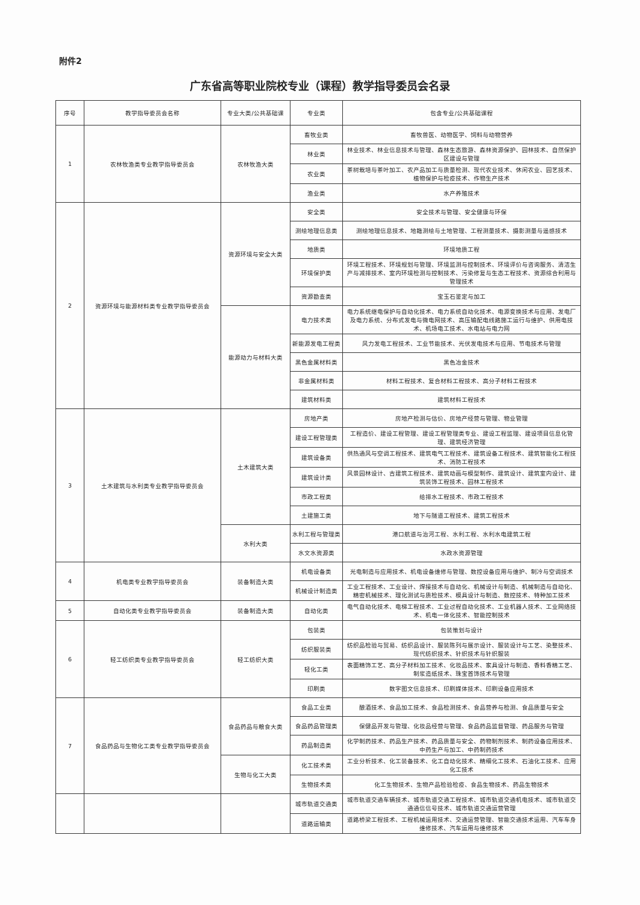附件2
广东省高等职业院校专业（课程）教学指导委员会名录
| 序号 | 教学指导委员会名称 | 专业大类/公共基础课 | 专业类 | 包含专业/公共基础课程 |
| --- | --- | --- | --- | --- |
| 1 | 农林牧渔类专业教学指导委员会 | 农林牧渔大类 | 畜牧业类 | 畜牧兽医、动物医学、饲料与动物营养 |
| | | | 林业类 | 林业技术、林业信息技术与管理、森林生态旅游、森林资源保护、园林技术、自然保护区建设与管理 |
| | | | 农业类 | 茶树栽培与茶叶加工、农产品加工与质量检测、现代农业技术、休闲农业、园艺技术、植物保护与检疫技术、作物生产技术 |
| | | | 渔业类 | 水产养殖技术 |
| 2 | 资源环境与能源材料类专业教学指导委员会 | 资源环境与安全大类 | 安全类 | 安全技术与管理、安全健康与环保 |
| | | | 测绘地理信息类 | 测绘地理信息技术、地籍测绘与土地管理、工程测量技术、摄影测量与遥感技术 |
| | | | 地质类 | 环境地质工程 |
| | | | 环境保护类 | 环境工程技术、环境规划与管理、环境监测与控制技术、环境评价与咨询服务、清洁生产与减排技术、室内环境检测与控制技术、污染修复与生态工程技术、资源综合利用与管理技术 |
| | | | 资源勘查类 | 宝玉石鉴定与加工 |
| | | 能源动力与材料大类 | 电力技术类 | 电力系统继电保护与自动化技术、电力系统自动化技术、电源变换技术与应用、发电厂及电力系统、分布式发电与微电网技术、高压输配电线路施工运行与维护、供用电技术、机场电工技术、水电站与电力网 |
| | | | 新能源发电工程类 | 风力发电工程技术、工业节能技术、光伏发电技术与应用、节电技术与管理 |
| | | | 黑色金属材料类 | 黑色冶金技术 |
| | | | 非金属材料类 | 材料工程技术、复合材料工程技术、高分子材料工程技术 |
| | | | 建筑材料类 | 建筑材料工程技术 |
| 3 | 土木建筑与水利类专业教学指导委员会 | 土木建筑大类 | 房地产类 | 房地产检测与估价、房地产经营与管理、物业管理 |
| | | | 建设工程管理类 | 工程造价、建设工程管理、建设工程管理类专业、建设工程监理、建设项目信息化管理、建筑经济管理 |
| | | | 建筑设备类 | 供热通风与空调工程技术、建筑电气工程技术、建筑设备工程技术、建筑智能化工程技术、消防工程技术 |
| | | | 建筑设计类 | 风景园林设计、古建筑工程技术、建筑动画与模型制作、建筑设计、建筑室内设计、建筑装饰工程技术、园林工程技术 |
| | | | 市政工程类 | 给排水工程技术、市政工程技术 |
| | | | 土建施工类 | 地下与隧道工程技术、建筑工程技术 |
| | | 水利大类 | 水利工程与管理类 | 港口航道与治河工程、水利工程、水利水电建筑工程 |
| | | | 水文水资源类 | 水政水资源管理 |
| 4 | 机电类专业教学指导委员会 | 装备制造大类 | 机电设备类 | 光电制造与应用技术、机电设备维修与管理、数控设备应用与维护、制冷与空调技术 |
| | | | 机械设计制造类 | 工业工程技术、工业设计、焊接技术与自动化、机械设计与制造、机械制造与自动化、精密机械技术、理化测试与质检技术、模具设计与制造、数控技术、特种加工技术 |
| 5 | 自动化类专业教学指导委员会 | 装备制造大类 | 自动化类 | 电气自动化技术、电梯工程技术、工业过程自动化技术、工业机器人技术、工业网络技术、机电一体化技术、智能控制技术 |
| 6 | 轻工纺织类专业教学指导委员会 | 轻工纺织大类 | 包装类 | 包装策划与设计 |
| | | | 纺织服装类 | 纺织品检验与贸易、纺织品设计、服装陈列与展示设计、服装设计与工艺、染整技术、现代纺织技术、针织技术与针织服装 |
| | | | 轻化工类 | 表面精饰工艺、高分子材料加工技术、化妆品技术、家具设计与制造、香料香精工艺、制浆造纸技术、珠宝首饰技术与管理 |
| | | | 印刷类 | 数字图文信息技术、印刷媒体技术、印刷设备应用技术 |
| 7 | 食品药品与生物化工类专业教学指导委员会 | 食品药品与粮食大类 | 食品工业类 | 酿酒技术、食品加工技术、食品检测技术、食品营养与检测、食品质量与安全 |
| | | | 食品药品管理类 | 保健品开发与管理、化妆品经营与管理、食品药品监督管理、药品服务与管理 |
| | | | 药品制造类 | 化学制药技术、药品生产技术、药品质量与安全、药物制剂技术、制药设备应用技术、中药生产与加工、中药制药技术 |
| | | 生物与化工大类 | 化工技术类 | 工业分析技术、化工装备技术、化工自动化技术、精细化工技术、石油化工技术、应用化工技术 |
| | | | 生物技术类 | 化工生物技术、生物产品检验检疫、食品生物技术、药品生物技术 |
| | | | 城市轨道交通类 | 城市轨道交通车辆技术、城市轨道交通工程技术、城市轨道交通机电技术、城市轨道交通通信信号技术、城市轨道交通运营管理 |
| | | | 道路运输类 | 道路桥梁工程技术、工程机械运用技术、交通运营管理、智能交通技术运用、汽车车身维修技术、汽车运用与维修技术 |